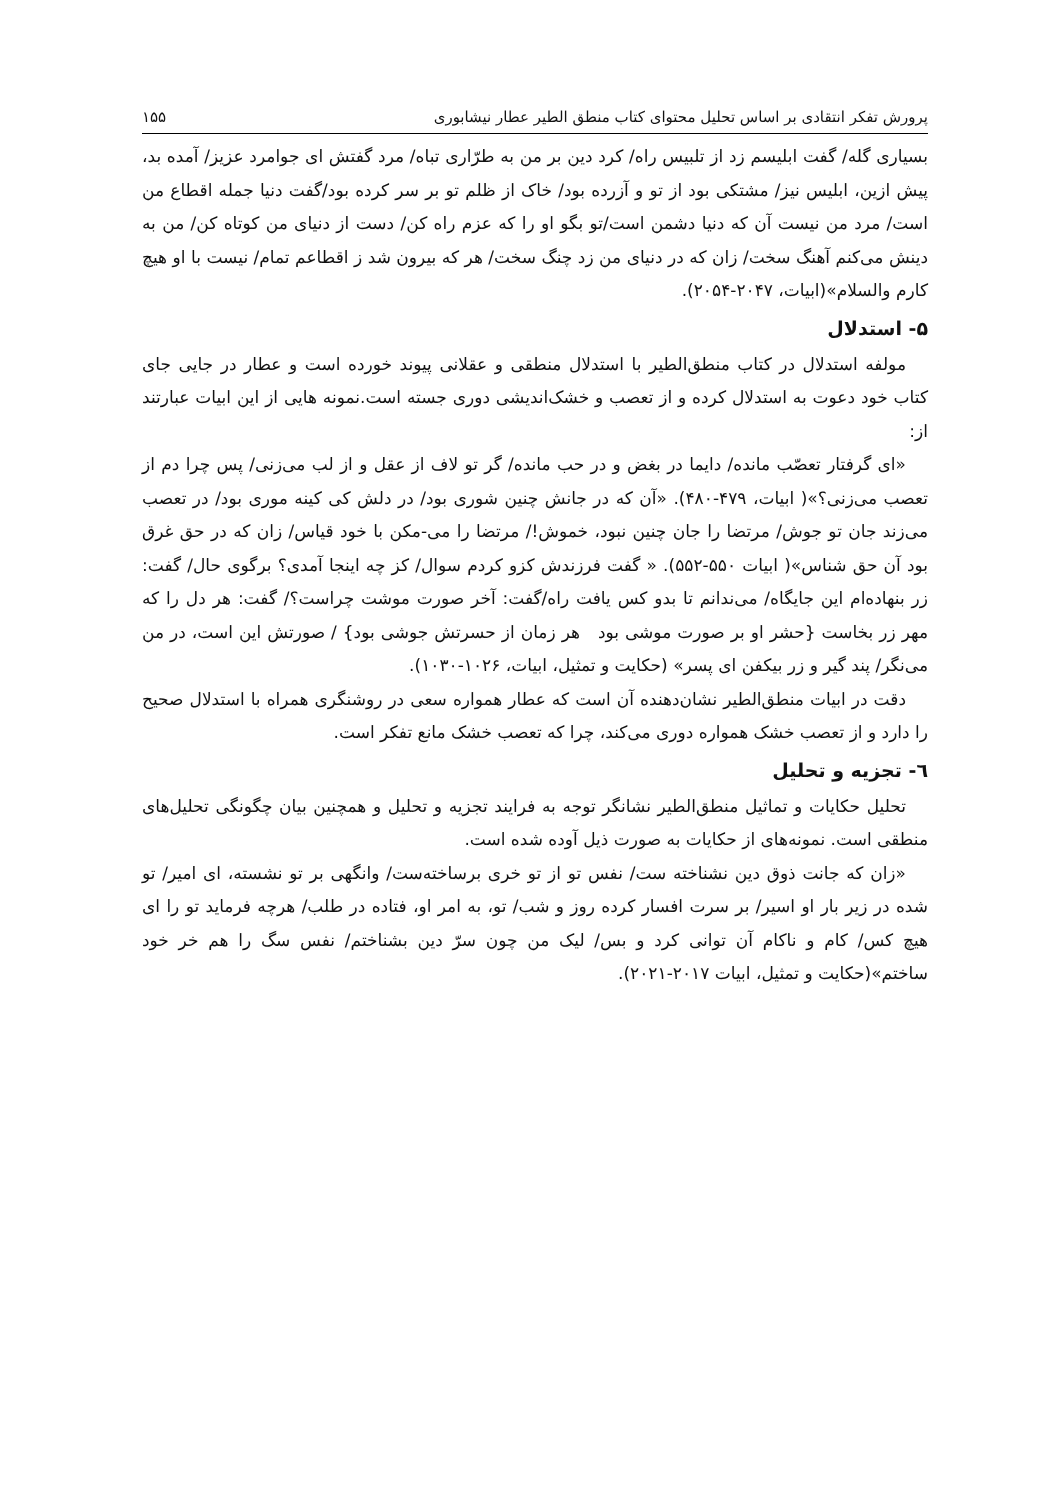پرورش تفکر انتقادی بر اساس تحلیل محتوای کتاب منطق الطیر عطار نیشابوری ۱۵۵
بسیاری گله/ گفت ابلیسم زد از تلبیس راه/ کرد دین بر من به طرّاری تباه/ مرد گفتش ای جوامرد عزیز/ آمده بد، پیش ازین، ابلیس نیز/ مشتکی بود از تو و آزرده بود/ خاک از ظلم تو بر سر کرده بود/گفت دنیا جمله اقطاع من است/ مرد من نیست آن که دنیا دشمن است/تو بگو او را که عزم راه کن/ دست از دنیای من کوتاه کن/ من به دینش می‌کنم آهنگ سخت/ زان که در دنیای من زد چنگ سخت/ هر که بیرون شد ز اقطاعم تمام/ نیست با او هیچ کارم والسلام»(ابیات، ۲۰۴۷-۲۰۵۴).
۵- استدلال
مولفه استدلال در کتاب منطق‌الطیر با استدلال منطقی و عقلانی پیوند خورده است و عطار در جایی جای کتاب خود دعوت به استدلال کرده و از تعصب و خشک‌اندیشی دوری جسته است.نمونه هایی از این ابیات عبارتند از:
«ای گرفتار تعصّب مانده/ دایما در بغض و در حب مانده/ گر تو لاف از عقل و از لب می‌زنی/ پس چرا دم از تعصب می‌زنی؟»( ابیات، ۴۷۹-۴۸۰). «آن که در جانش چنین شوری بود/ در دلش کی کینه موری بود/ در تعصب می‌زند جان تو جوش/ مرتضا را جان چنین نبود، خموش!/ مرتضا را می-مکن با خود قیاس/ زان که در حق غرق بود آن حق شناس»( ابیات ۵۵۰-۵۵۲). « گفت فرزندش کزو کردم سوال/ کز چه اینجا آمدی؟ برگوی حال/ گفت: زر بنهاده‌ام این جایگاه/ می‌ندانم تا بدو کس یافت راه/گفت: آخر صورت موشت چراست؟/ گفت: هر دل را که مهر زر بخاست {حشر او بر صورت موشی بود هر زمان از حسرتش جوشی بود} / صورتش این است، در من می‌نگر/ پند گیر و زر بیکفن ای پسر» (حکایت و تمثیل، ابیات، ۱۰۲۶-۱۰۳۰).
دقت در ابیات منطق‌الطیر نشان‌دهنده آن است که عطار همواره سعی در روشنگری همراه با استدلال صحیح را دارد و از تعصب خشک همواره دوری می‌کند، چرا که تعصب خشک مانع تفکر است.
٦- تجزیه و تحلیل
تحلیل حکایات و تماثیل منطق‌الطیر نشانگر توجه به فرایند تجزیه و تحلیل و همچنین بیان چگونگی تحلیل‌های منطقی است. نمونه‌های از حکایات به صورت ذیل آوده شده است.
«زان که جانت ذوق دین نشناخته ست/ نفس تو از تو خری برساخته‌ست/ وانگهی بر تو نشسته، ای امیر/ تو شده در زیر بار او اسیر/ بر سرت افسار کرده روز و شب/ تو، به امر او، فتاده در طلب/ هرچه فرماید تو را ای هیچ کس/ کام و ناکام آن توانی کرد و بس/ لیک من چون سرّ دین بشناختم/ نفس سگ را هم خر خود ساختم»(حکایت و تمثیل، ابیات ۲۰۱۷-۲۰۲۱).